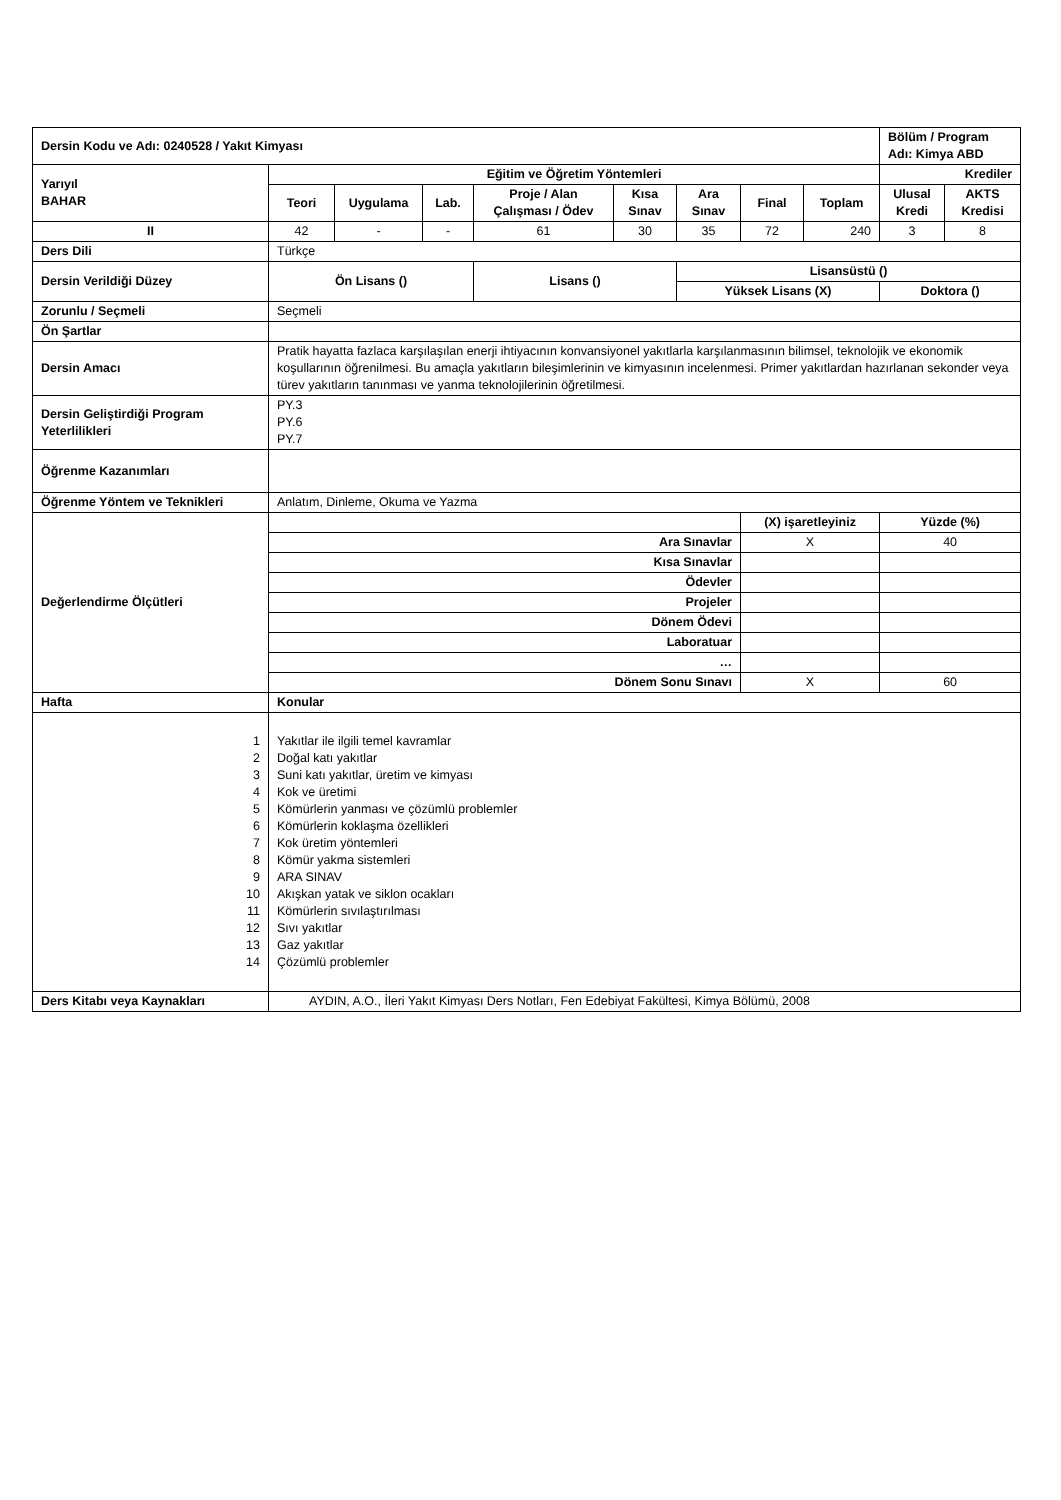| Dersin Kodu ve Adı: 0240528 / Yakıt Kimyası | | | | | | | | | Bölüm / Program Adı: Kimya ABD | |
| Yarıyıl BAHAR | Eğitim ve Öğretim Yöntemleri | | | | | | | | Krediler | |
| | Teori | Uygulama | Lab. | Proje / Alan Çalışması / Ödev | Kısa Sınav | Ara Sınav | Final | Toplam | Ulusal Kredi | AKTS Kredisi |
| II | 42 | - | - | 61 | 30 | 35 | 72 | 240 | 3 | 8 |
| Ders Dili | Türkçe | | | | | | | | | |
| Dersin Verildiği Düzey | Ön Lisans () | | | Lisans () | | Lisansüstü () | | | | |
| | | | | | | Yüksek Lisans (X) | | | Doktora () | |
| Zorunlu / Seçmeli | Seçmeli | | | | | | | | | |
| Ön Şartlar | | | | | | | | | | |
| Dersin Amacı | Pratik hayatta fazlaca karşılaşılan enerji ihtiyacının konvansiyonel yakıtlarla karşılanmasının bilimsel, teknolojik ve ekonomik koşullarının öğrenilmesi. Bu amaçla yakıtların bileşimlerinin ve kimyasının incelenmesi. Primer yakıtlardan hazırlanan sekonder veya türev yakıtların tanınması ve yanma teknolojilerinin öğretilmesi. | | | | | | | | | |
| Dersin Geliştirdiği Program Yeterlilikleri | PY.3 PY.6 PY.7 | | | | | | | | | |
| Öğrenme Kazanımları | | | | | | | | | | |
| Öğrenme Yöntem ve Teknikleri | Anlatım, Dinleme, Okuma ve Yazma | | | | | | | | | |
| Değerlendirme Ölçütleri | | | | | | | (X) işaretleyiniz | | Yüzde (%) | |
| | Ara Sınavlar | | | | | | X | | 40 | |
| | Kısa Sınavlar | | | | | | | | | |
| | Ödevler | | | | | | | | | |
| | Projeler | | | | | | | | | |
| | Dönem Ödevi | | | | | | | | | |
| | Laboratuar | | | | | | | | | |
| | … | | | | | | | | | |
| | Dönem Sonu Sınavı | | | | | | X | | 60 | |
| Hafta | Konular | | | | | | | | | |
| 1 2 3 4 5 6 7 8 9 10 11 12 13 14 | Yakıtlar ile ilgili temel kavramlar Doğal katı yakıtlar Suni katı yakıtlar, üretim ve kimyası Kok ve üretimi Kömürlerin yanması ve çözümlü problemler Kömürlerin koklaşma özellikleri Kok üretim yöntemleri Kömür yakma sistemleri ARA SINAV Akışkan yatak ve siklon ocakları Kömürlerin sıvılaştırılması Sıvı yakıtlar Gaz yakıtlar Çözümlü problemler | | | | | | | | | |
| Ders Kitabı veya Kaynakları | AYDIN, A.O., İleri Yakıt Kimyası Ders Notları, Fen Edebiyat Fakültesi, Kimya Bölümü, 2008 | | | | | | | | | |